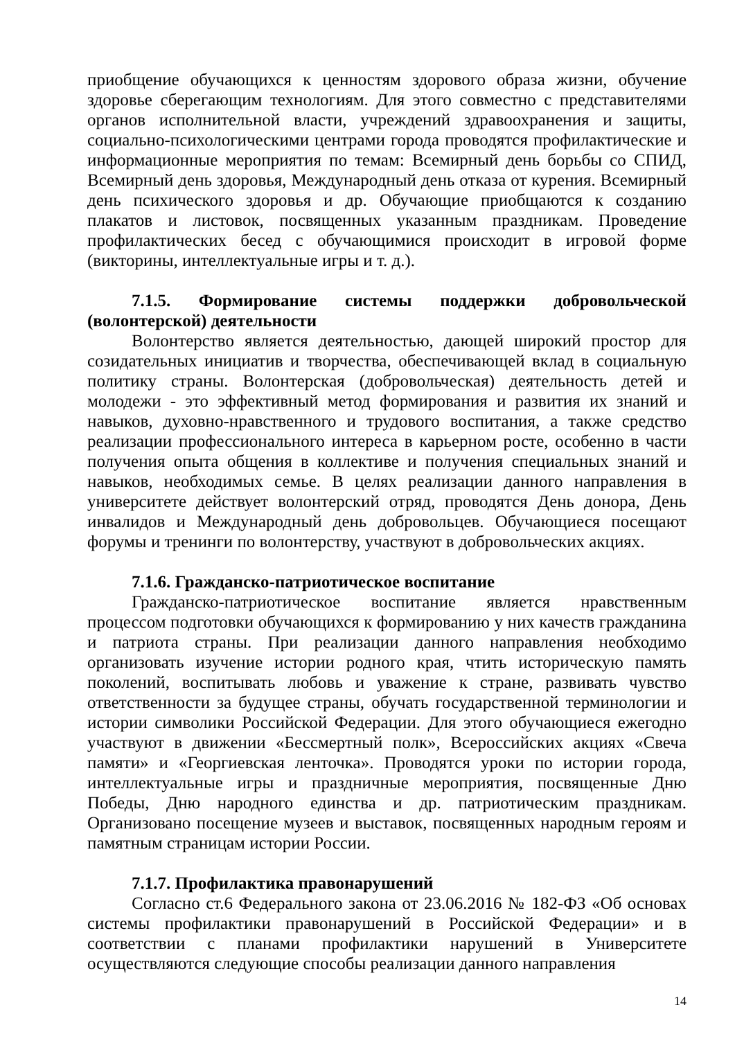приобщение обучающихся к ценностям здорового образа жизни, обучение здоровье сберегающим технологиям. Для этого совместно с представителями органов исполнительной власти, учреждений здравоохранения и защиты, социально-психологическими центрами города проводятся профилактические и информационные мероприятия по темам: Всемирный день борьбы со СПИД, Всемирный день здоровья, Международный день отказа от курения. Всемирный день психического здоровья и др. Обучающие приобщаются к созданию плакатов и листовок, посвященных указанным праздникам. Проведение профилактических бесед с обучающимися происходит в игровой форме (викторины, интеллектуальные игры и т. д.).
7.1.5. Формирование системы поддержки добровольческой (волонтерской) деятельности
Волонтерство является деятельностью, дающей широкий простор для созидательных инициатив и творчества, обеспечивающей вклад в социальную политику страны. Волонтерская (добровольческая) деятельность детей и молодежи - это эффективный метод формирования и развития их знаний и навыков, духовно-нравственного и трудового воспитания, а также средство реализации профессионального интереса в карьерном росте, особенно в части получения опыта общения в коллективе и получения специальных знаний и навыков, необходимых семье. В целях реализации данного направления в университете действует волонтерский отряд, проводятся День донора, День инвалидов и Международный день добровольцев. Обучающиеся посещают форумы и тренинги по волонтерству, участвуют в добровольческих акциях.
7.1.6. Гражданско-патриотическое воспитание
Гражданско-патриотическое воспитание является нравственным процессом подготовки обучающихся к формированию у них качеств гражданина и патриота страны. При реализации данного направления необходимо организовать изучение истории родного края, чтить историческую память поколений, воспитывать любовь и уважение к стране, развивать чувство ответственности за будущее страны, обучать государственной терминологии и истории символики Российской Федерации. Для этого обучающиеся ежегодно участвуют в движении «Бессмертный полк», Всероссийских акциях «Свеча памяти» и «Георгиевская ленточка». Проводятся уроки по истории города, интеллектуальные игры и праздничные мероприятия, посвященные Дню Победы, Дню народного единства и др. патриотическим праздникам. Организовано посещение музеев и выставок, посвященных народным героям и памятным страницам истории России.
7.1.7. Профилактика правонарушений
Согласно ст.6 Федерального закона от 23.06.2016 № 182-ФЗ «Об основах системы профилактики правонарушений в Российской Федерации» и в соответствии с планами профилактики нарушений в Университете осуществляются следующие способы реализации данного направления
14